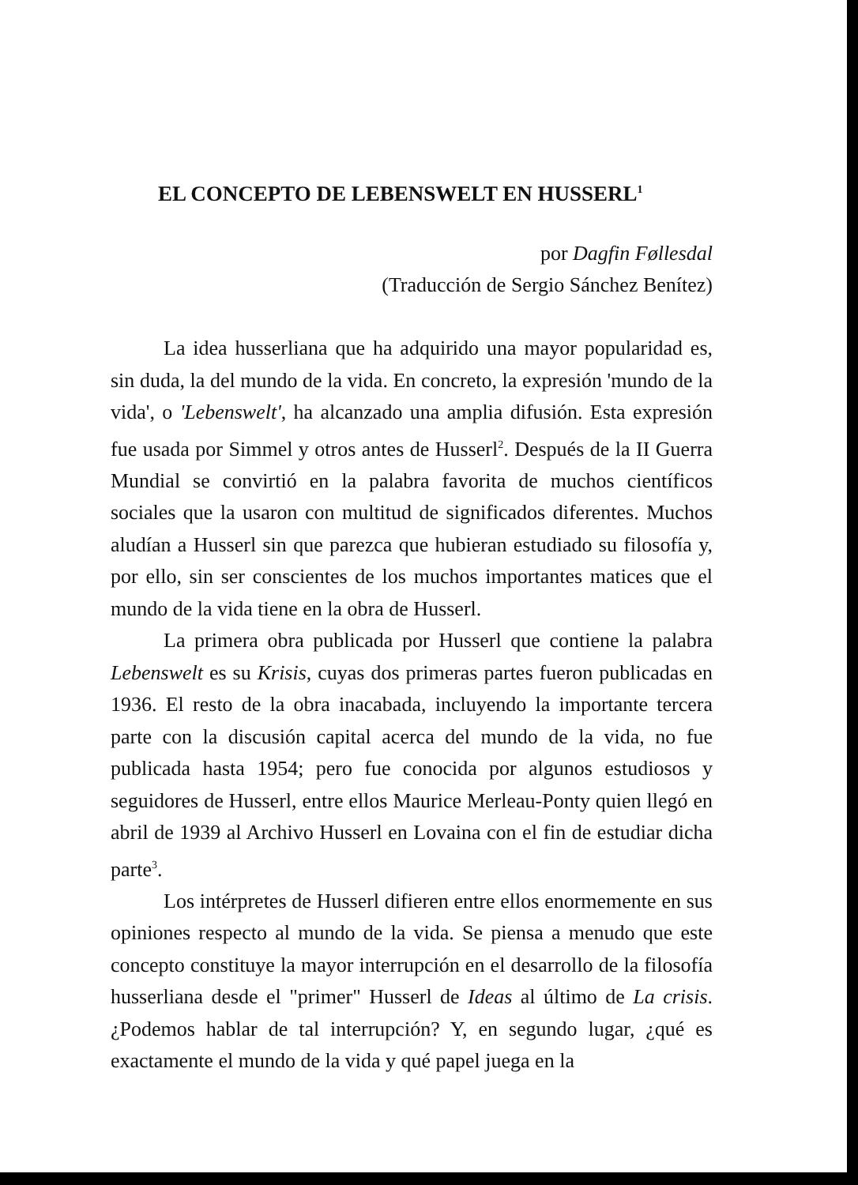EL CONCEPTO DE LEBENSWELT EN HUSSERL<sup>1</sup>
por Dagfin Føllesdal
(Traducción de Sergio Sánchez Benítez)
La idea husserliana que ha adquirido una mayor popularidad es, sin duda, la del mundo de la vida. En concreto, la expresión 'mundo de la vida', o 'Lebenswelt', ha alcanzado una amplia difusión. Esta expresión fue usada por Simmel y otros antes de Husserl<sup>2</sup>. Después de la II Guerra Mundial se convirtió en la palabra favorita de muchos científicos sociales que la usaron con multitud de significados diferentes. Muchos aludían a Husserl sin que parezca que hubieran estudiado su filosofía y, por ello, sin ser conscientes de los muchos importantes matices que el mundo de la vida tiene en la obra de Husserl.
La primera obra publicada por Husserl que contiene la palabra Lebenswelt es su Krisis, cuyas dos primeras partes fueron publicadas en 1936. El resto de la obra inacabada, incluyendo la importante tercera parte con la discusión capital acerca del mundo de la vida, no fue publicada hasta 1954; pero fue conocida por algunos estudiosos y seguidores de Husserl, entre ellos Maurice Merleau-Ponty quien llegó en abril de 1939 al Archivo Husserl en Lovaina con el fin de estudiar dicha parte<sup>3</sup>.
Los intérpretes de Husserl difieren entre ellos enormemente en sus opiniones respecto al mundo de la vida. Se piensa a menudo que este concepto constituye la mayor interrupción en el desarrollo de la filosofía husserliana desde el "primer" Husserl de Ideas al último de La crisis. ¿Podemos hablar de tal interrupción? Y, en segundo lugar, ¿qué es exactamente el mundo de la vida y qué papel juega en la